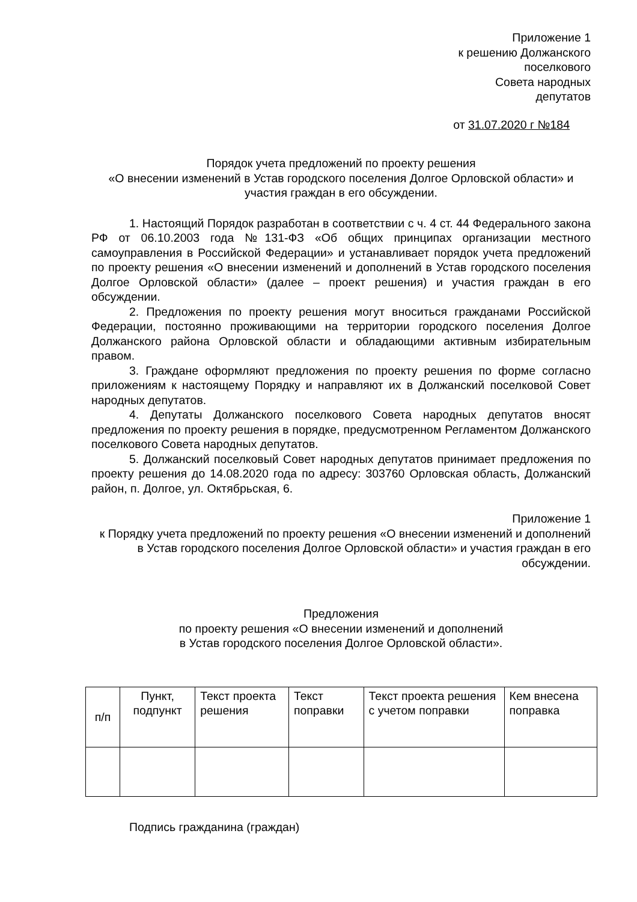Приложение 1
к решению Должанского
поселкового
Совета народных
депутатов
от 31.07.2020 г №184
Порядок учета предложений по проекту решения
«О внесении изменений в Устав городского поселения Долгое Орловской области» и участия граждан в его обсуждении.
1. Настоящий Порядок разработан в соответствии с ч. 4 ст. 44 Федерального закона РФ от 06.10.2003 года №131-ФЗ «Об общих принципах организации местного самоуправления в Российской Федерации» и устанавливает порядок учета предложений по проекту решения «О внесении изменений и дополнений в Устав городского поселения Долгое Орловской области» (далее – проект решения) и участия граждан в его обсуждении.
2. Предложения по проекту решения могут вноситься гражданами Российской Федерации, постоянно проживающими на территории городского поселения Долгое Должанского района Орловской области и обладающими активным избирательным правом.
3. Граждане оформляют предложения по проекту решения по форме согласно приложениям к настоящему Порядку и направляют их в Должанский поселковой Совет народных депутатов.
4. Депутаты Должанского поселкового Совета народных депутатов вносят предложения по проекту решения в порядке, предусмотренном Регламентом Должанского поселкового Совета народных депутатов.
5. Должанский поселковый Совет народных депутатов принимает предложения по проекту решения до 14.08.2020 года по адресу: 303760 Орловская область, Должанский район, п. Долгое, ул. Октябрьская, 6.
Приложение 1
к Порядку учета предложений по проекту решения «О внесении изменений и дополнений в Устав городского поселения Долгое Орловской области» и участия граждан в его обсуждении.
Предложения
по проекту решения «О внесении изменений и дополнений
в Устав городского поселения Долгое Орловской области».
| п/п | Пункт, подпункт | Текст проекта решения | Текст поправки | Текст проекта решения с учетом поправки | Кем внесена поправка |
Подпись гражданина (граждан)